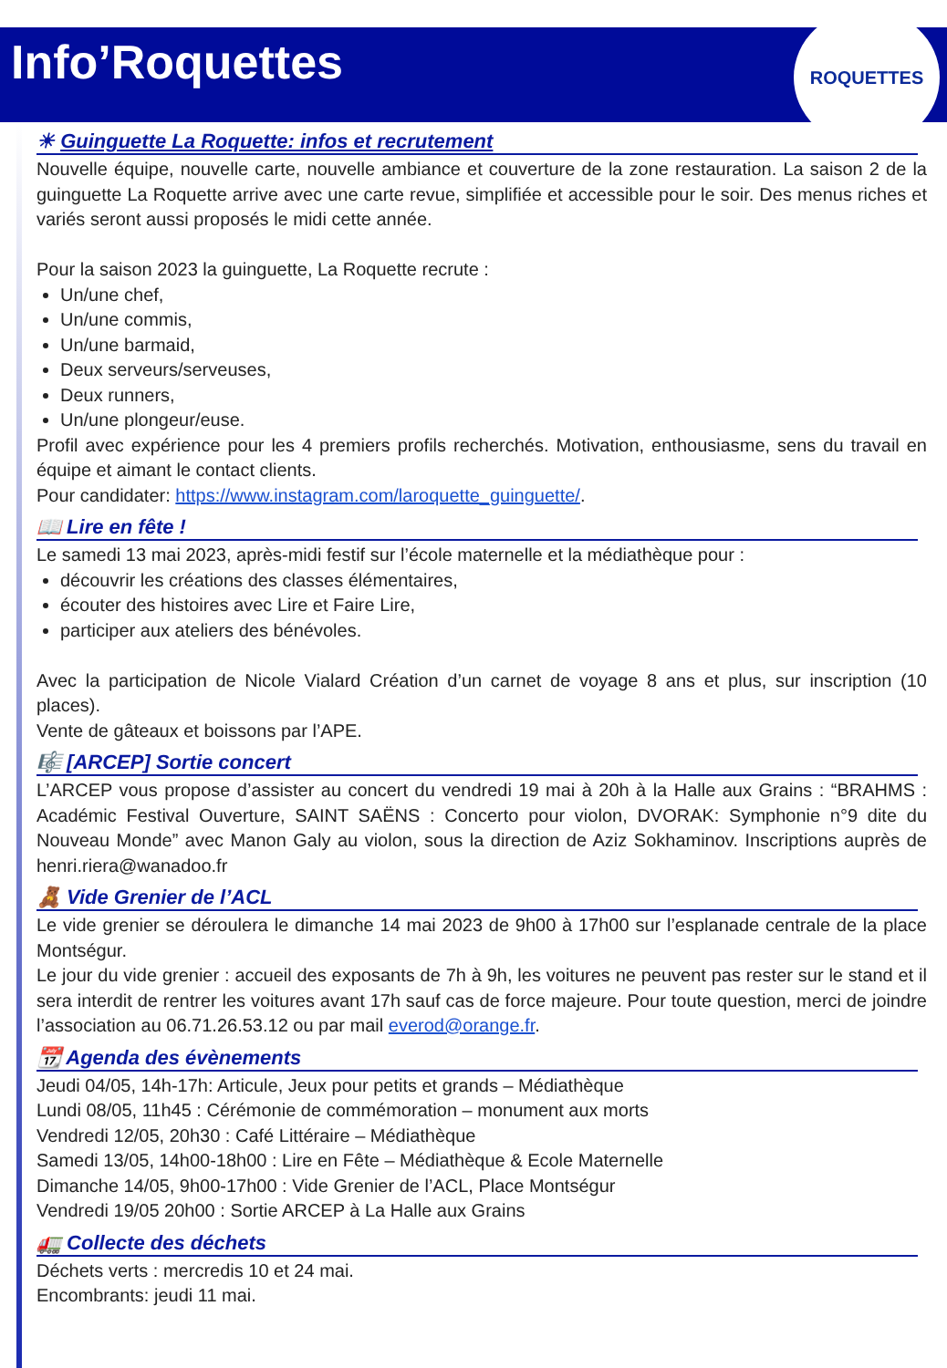Info’Roquettes
ROQUETTES
☀ Guinguette La Roquette: infos et recrutement
Nouvelle équipe, nouvelle carte, nouvelle ambiance et couverture de la zone restauration. La saison 2 de la guinguette La Roquette arrive avec une carte revue, simplifiée et accessible pour le soir. Des menus riches et variés seront aussi proposés le midi cette année.
Pour la saison 2023 la guinguette, La Roquette recrute :
Un/une chef,
Un/une commis,
Un/une barmaid,
Deux serveurs/serveuses,
Deux runners,
Un/une plongeur/euse.
Profil avec expérience pour les 4 premiers profils recherchés. Motivation, enthousiasme, sens du travail en équipe et aimant le contact clients.
Pour candidater: https://www.instagram.com/laroquette_guinguette/.
📖 Lire en fête !
Le samedi 13 mai 2023, après-midi festif sur l’école maternelle et la médiathèque pour :
découvrir les créations des classes élémentaires,
écouter des histoires avec Lire et Faire Lire,
participer aux ateliers des bénévoles.
Avec la participation de Nicole Vialard Création d’un carnet de voyage 8 ans et plus, sur inscription (10 places).
Vente de gâteaux et boissons par l’APE.
🎼 [ARCEP] Sortie concert
L’ARCEP vous propose d’assister au concert du vendredi 19 mai à 20h à la Halle aux Grains : “BRAHMS : Académic Festival Ouverture, SAINT SAËNS : Concerto pour violon, DVORAK: Symphonie n°9 dite du Nouveau Monde” avec Manon Galy au violon, sous la direction de Aziz Sokhaminov. Inscriptions auprès de henri.riera@wanadoo.fr
🧸 Vide Grenier de l’ACL
Le vide grenier se déroulera le dimanche 14 mai 2023 de 9h00 à 17h00 sur l’esplanade centrale de la place Montségur.
Le jour du vide grenier : accueil des exposants de 7h à 9h, les voitures ne peuvent pas rester sur le stand et il sera interdit de rentrer les voitures avant 17h sauf cas de force majeure. Pour toute question, merci de joindre l’association au 06.71.26.53.12 ou par mail everod@orange.fr.
📆 Agenda des évènements
Jeudi 04/05, 14h-17h: Articule, Jeux pour petits et grands – Médiathèque
Lundi 08/05, 11h45 : Cérémonie de commémoration – monument aux morts
Vendredi 12/05, 20h30 : Café Littéraire – Médiathèque
Samedi 13/05, 14h00-18h00 : Lire en Fête – Médiathèque & Ecole Maternelle
Dimanche 14/05, 9h00-17h00 : Vide Grenier de l’ACL, Place Montségur
Vendredi 19/05 20h00 : Sortie ARCEP à La Halle aux Grains
🚛 Collecte des déchets
Déchets verts : mercredis 10 et 24 mai.
Encombrants: jeudi 11 mai.